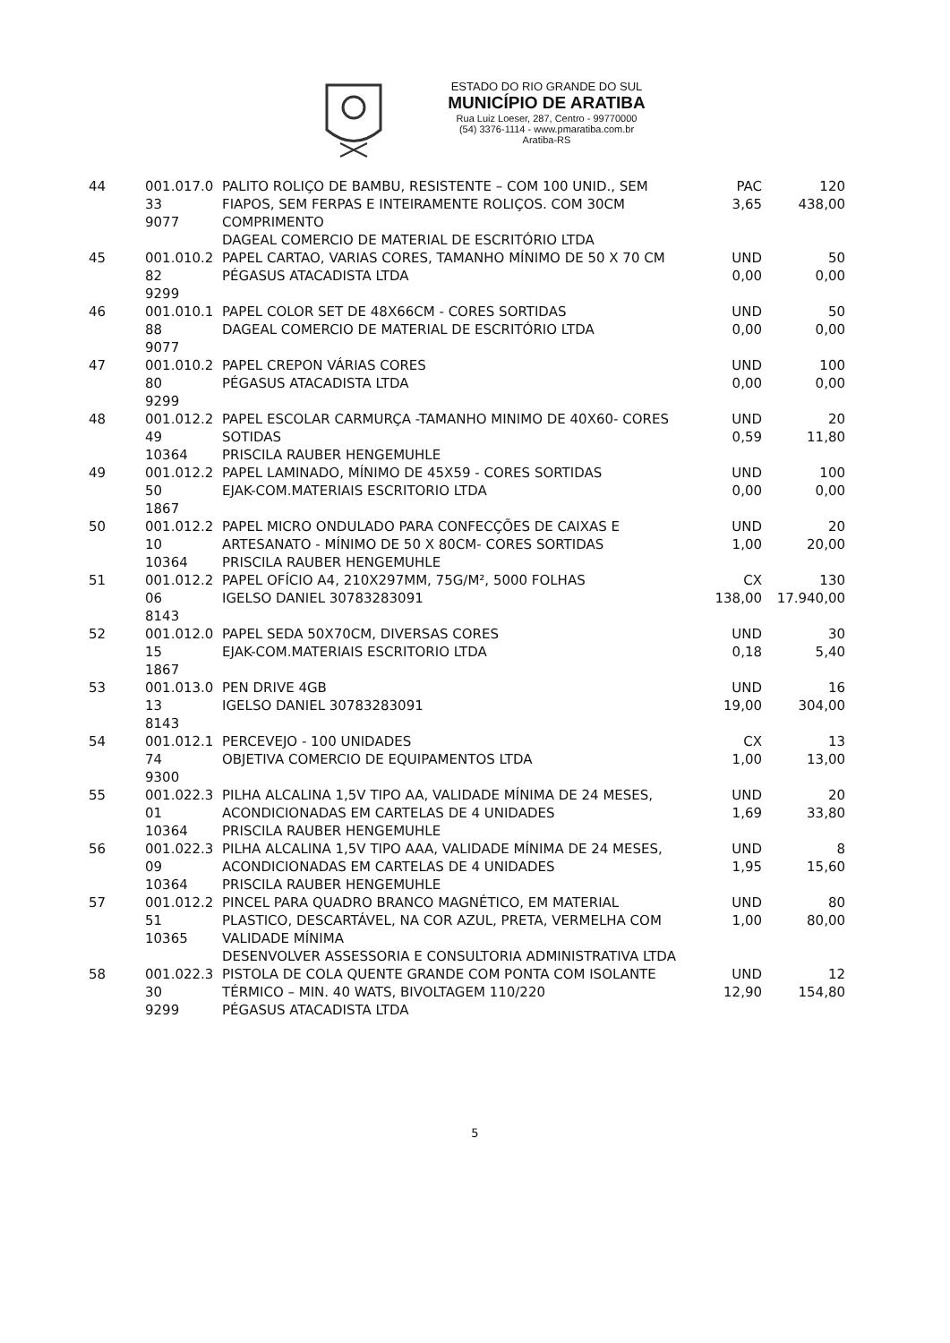ESTADO DO RIO GRANDE DO SUL
MUNICÍPIO DE ARATIBA
Rua Luiz Loeser, 287, Centro - 99770000
(54) 3376-1114 - www.pmaratiba.com.br
Aratiba-RS
| 44 | 001.017.0 33 9077 | PALITO ROLIÇO DE BAMBU, RESISTENTE – COM 100 UNID., SEM FIAPOS, SEM FERPAS E INTEIRAMENTE ROLIÇOS. COM 30CM COMPRIMENTO DAGEAL COMERCIO DE MATERIAL DE ESCRITÓRIO LTDA | PAC 3,65 | 120 438,00 |
| 45 | 001.010.2 82 9299 | PAPEL CARTAO, VARIAS CORES, TAMANHO MÍNIMO DE 50 X 70 CM PÉGASUS ATACADISTA LTDA | UND 0,00 | 50 0,00 |
| 46 | 001.010.1 88 9077 | PAPEL COLOR SET DE 48X66CM - CORES SORTIDAS DAGEAL COMERCIO DE MATERIAL DE ESCRITÓRIO LTDA | UND 0,00 | 50 0,00 |
| 47 | 001.010.2 80 9299 | PAPEL CREPON VÁRIAS CORES PÉGASUS ATACADISTA LTDA | UND 0,00 | 100 0,00 |
| 48 | 001.012.2 49 10364 | PAPEL ESCOLAR CARMURÇA -TAMANHO MINIMO DE 40X60- CORES SOTIDAS PRISCILA RAUBER HENGEMUHLE | UND 0,59 | 20 11,80 |
| 49 | 001.012.2 50 1867 | PAPEL LAMINADO, MÍNIMO DE 45X59 - CORES SORTIDAS EJAK-COM.MATERIAIS ESCRITORIO LTDA | UND 0,00 | 100 0,00 |
| 50 | 001.012.2 10 10364 | PAPEL MICRO ONDULADO PARA CONFECÇÕES DE CAIXAS E ARTESANATO - MÍNIMO DE 50 X 80CM- CORES SORTIDAS PRISCILA RAUBER HENGEMUHLE | UND 1,00 | 20 20,00 |
| 51 | 001.012.2 06 8143 | PAPEL OFÍCIO A4, 210X297MM, 75G/M², 5000 FOLHAS IGELSO DANIEL 30783283091 | CX 138,00 | 130 17.940,00 |
| 52 | 001.012.0 15 1867 | PAPEL SEDA 50X70CM, DIVERSAS CORES EJAK-COM.MATERIAIS ESCRITORIO LTDA | UND 0,18 | 30 5,40 |
| 53 | 001.013.0 13 8143 | PEN DRIVE 4GB IGELSO DANIEL 30783283091 | UND 19,00 | 16 304,00 |
| 54 | 001.012.1 74 9300 | PERCEVEJO - 100 UNIDADES OBJETIVA COMERCIO DE EQUIPAMENTOS LTDA | CX 1,00 | 13 13,00 |
| 55 | 001.022.3 01 10364 | PILHA ALCALINA 1,5V TIPO AA, VALIDADE MÍNIMA DE 24 MESES, ACONDICIONADAS EM CARTELAS DE 4 UNIDADES PRISCILA RAUBER HENGEMUHLE | UND 1,69 | 20 33,80 |
| 56 | 001.022.3 09 10364 | PILHA ALCALINA 1,5V TIPO AAA, VALIDADE MÍNIMA DE 24 MESES, ACONDICIONADAS EM CARTELAS DE 4 UNIDADES PRISCILA RAUBER HENGEMUHLE | UND 1,95 | 8 15,60 |
| 57 | 001.012.2 51 10365 | PINCEL PARA QUADRO BRANCO MAGNÉTICO, EM MATERIAL PLASTICO, DESCARTÁVEL, NA COR AZUL, PRETA, VERMELHA COM VALIDADE MÍNIMA DESENVOLVER ASSESSORIA E CONSULTORIA ADMINISTRATIVA LTDA | UND 1,00 | 80 80,00 |
| 58 | 001.022.3 30 9299 | PISTOLA DE COLA QUENTE GRANDE COM PONTA COM ISOLANTE TÉRMICO – MIN. 40 WATS, BIVOLTAGEM 110/220 PÉGASUS ATACADISTA LTDA | UND 12,90 | 12 154,80 |
5